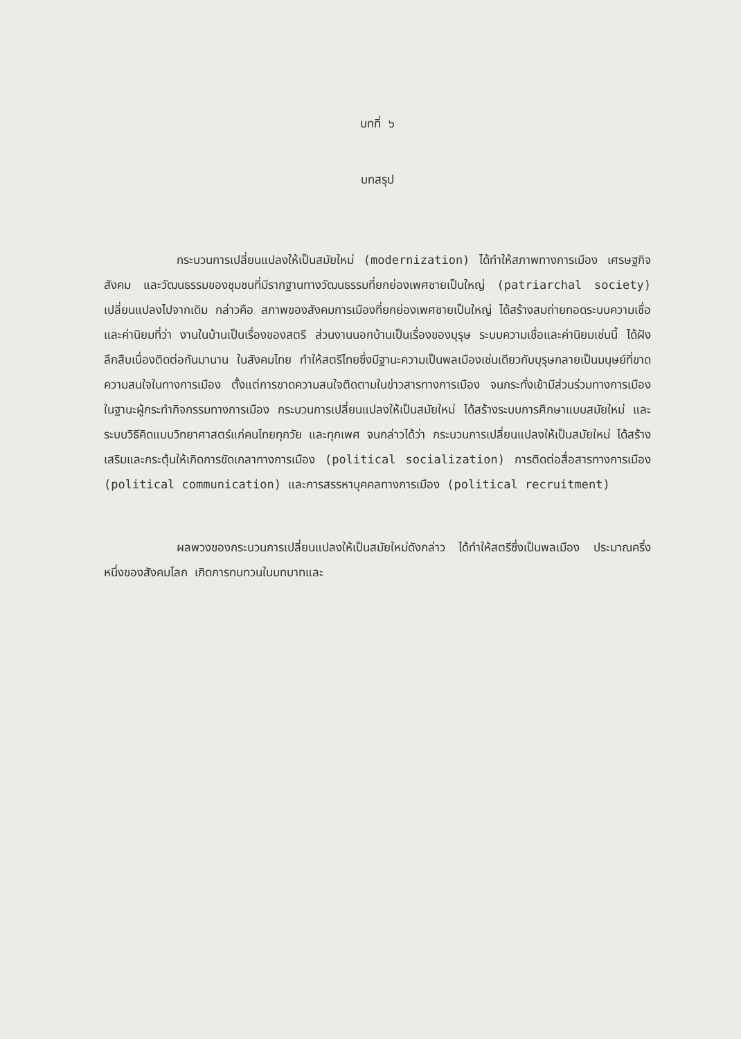บทที่ ๖
บทสรุป
กระบวนการเปลี่ยนแปลงให้เป็นสมัยใหม่ (modernization) ได้ทำให้สภาพทางการเมือง เศรษฐกิจ สังคม และวัฒนธรรมของชุมชนที่มีรากฐานทางวัฒนธรรมที่ยกย่องเพศชายเป็นใหญ่ (patriarchal society) เปลี่ยนแปลงไปจากเดิม กล่าวคือ สภาพของสังคมการเมืองที่ยกย่องเพศชายเป็นใหญ่ ได้สร้างสมถ่ายทอดระบบความเชื่อและค่านิยมที่ว่า งานในบ้านเป็นเรื่องของสตรี ส่วนงานนอกบ้านเป็นเรื่องของบุรุษ ระบบความเชื่อและค่านิยมเช่นนี้ ได้ฝังลึกสืบเนื่องติดต่อกันมานาน ในสังคมไทย ทำให้สตรีไทยซึ่งมีฐานะความเป็นพลเมืองเช่นเดียวกับบุรุษกลายเป็นมนุษย์ที่ขาดความสนใจในทางการเมือง ตั้งแต่การขาดความสนใจติดตามในข่าวสารทางการเมือง จนกระทั่งเข้ามีส่วนร่วมทางการเมือง ในฐานะผู้กระทำกิจกรรมทางการเมือง กระบวนการเปลี่ยนแปลงให้เป็นสมัยใหม่ ได้สร้างระบบการศึกษาแบบสมัยใหม่ และระบบวิธีคิดแบบวิทยาศาสตร์แก่คนไทยทุกวัย และทุกเพศ จนกล่าวได้ว่า กระบวนการเปลี่ยนแปลงให้เป็นสมัยใหม่ ได้สร้างเสริมและกระตุ้นให้เกิดการขัดเกลาทางการเมือง (political socialization) การติดต่อสื่อสารทางการเมือง (political communication) และการสรรหาบุคคลทางการเมือง (political recruitment)
ผลพวงของกระบวนการเปลี่ยนแปลงให้เป็นสมัยใหม่ดังกล่าว ได้ทำให้สตรีซึ่งเป็นพลเมือง ประมาณครึ่งหนึ่งของสังคมโลก เกิดการทบทวนในบทบาทและ